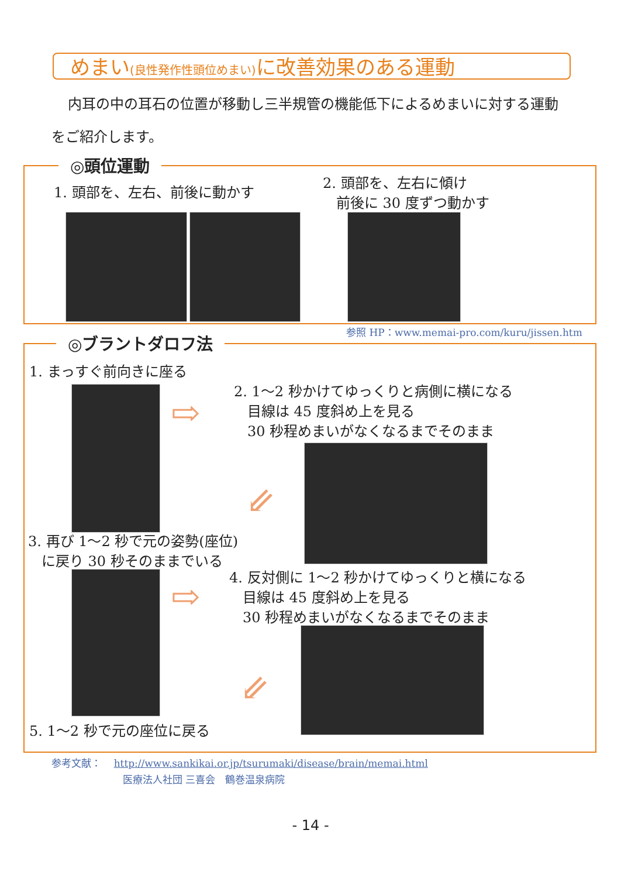めまい(良性発作性頭位めまい) に改善効果のある運動
内耳の中の耳石の位置が移動し三半規管の機能低下によるめまいに対する運動をご紹介します。
◎頭位運動
1. 頭部を、左右、前後に動かす
2. 頭部を、左右に傾け
前後に 30 度ずつ動かす
参照 HP：www.memai-pro.com/kuru/jissen.htm
◎ブラントダロフ法
1. まっすぐ前向きに座る
⇨
2. 1〜2 秒かけてゆっくりと病側に横になる
目線は 45 度斜め上を見る
30 秒程めまいがなくなるまでそのまま
⇙
3. 再び 1〜2 秒で元の姿勢(座位)
に戻り 30 秒そのままでいる
⇨
4. 反対側に 1〜2 秒かけてゆっくりと横になる
目線は 45 度斜め上を見る
30 秒程めまいがなくなるまでそのまま
⇙
5. 1〜2 秒で元の座位に戻る
参考文献： http://www.sankikai.or.jp/tsurumaki/disease/brain/memai.html
医療法人社団 三喜会　鶴巻温泉病院
- 14 -